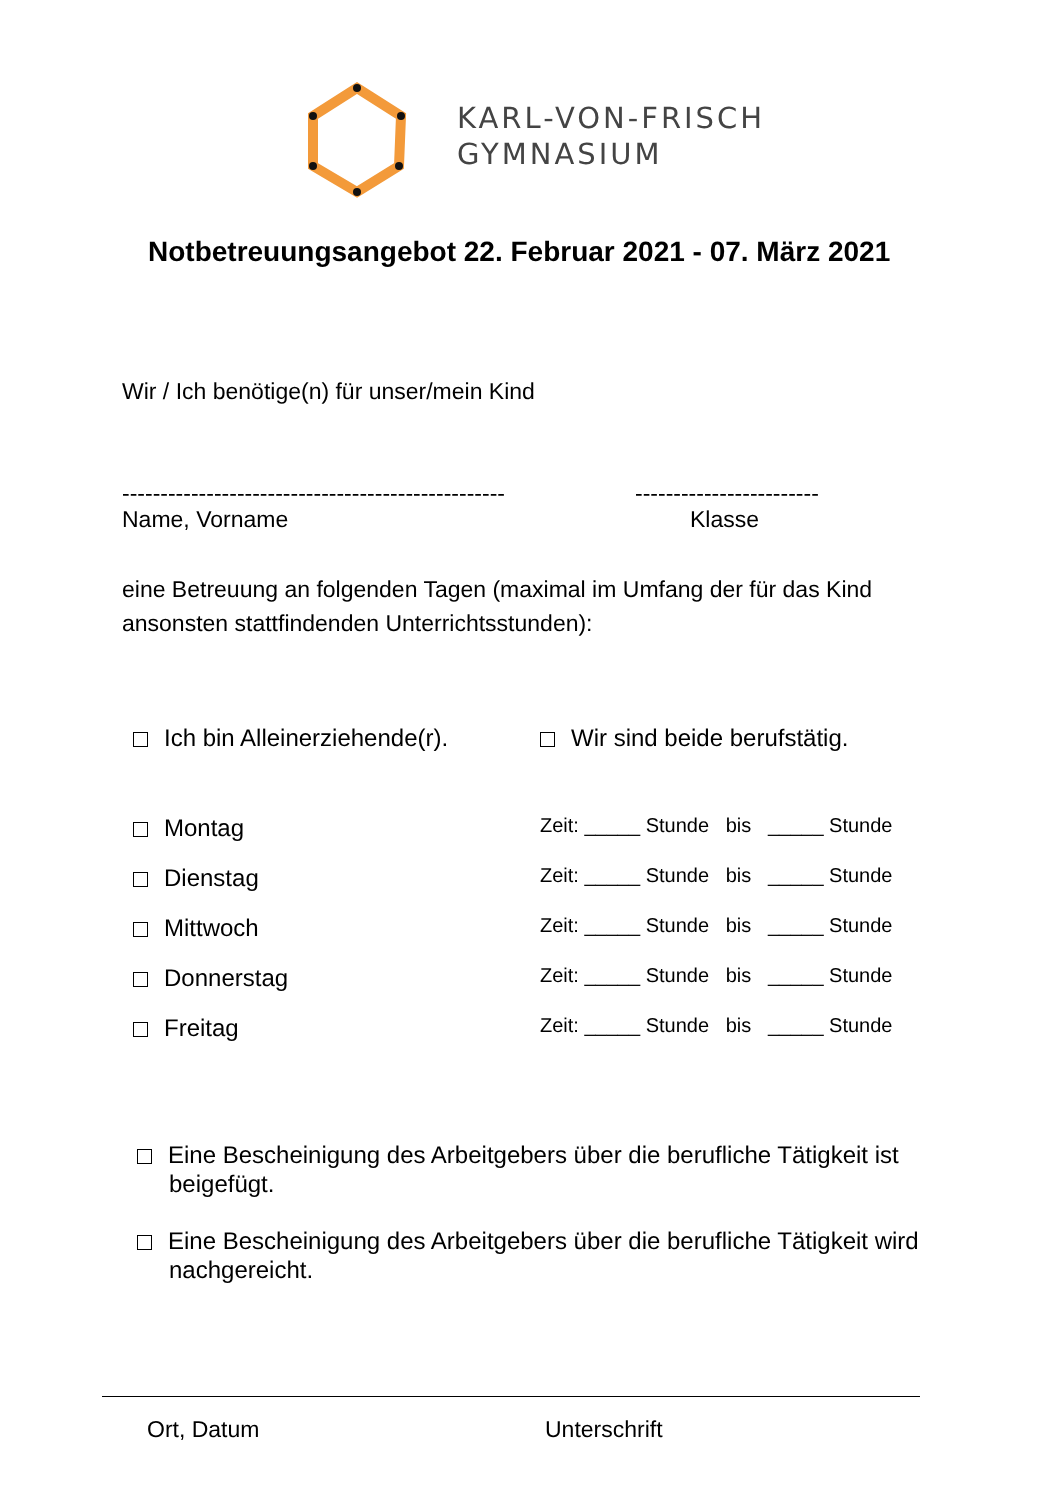KARL-VON-FRISCH
GYMNASIUM
Notbetreuungsangebot 22. Februar 2021 - 07. März 2021
Wir / Ich benötige(n) für unser/mein Kind
--------------------------------------------------
------------------------
Name, Vorname Klasse
eine Betreuung an folgenden Tagen (maximal im Umfang der für das Kind ansonsten stattfindenden Unterrichtsstunden):
Ich bin Alleinerziehende(r). Wir sind beide berufstätig.
Montag Zeit: _____ Stunde bis _____ Stunde
Dienstag Zeit: _____ Stunde bis _____ Stunde
Mittwoch Zeit: _____ Stunde bis _____ Stunde
Donnerstag Zeit: _____ Stunde bis _____ Stunde
Freitag Zeit: _____ Stunde bis _____ Stunde
Eine Bescheinigung des Arbeitgebers über die berufliche Tätigkeit ist beigefügt.
Eine Bescheinigung des Arbeitgebers über die berufliche Tätigkeit wird nachgereicht.
Ort, Datum Unterschrift